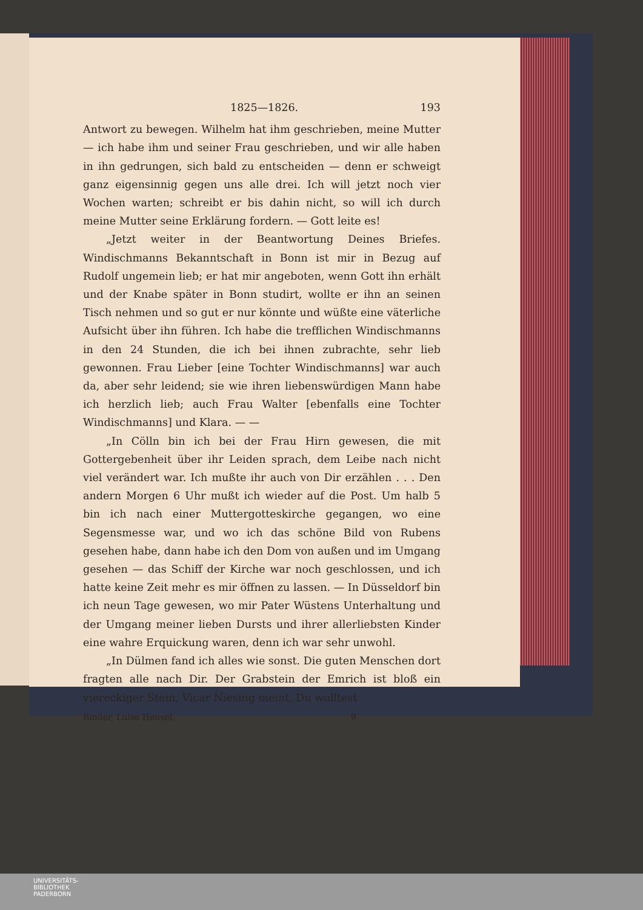1825—1826. 193
Antwort zu bewegen. Wilhelm hat ihm geschrieben, meine Mutter — ich habe ihm und seiner Frau geschrieben, und wir alle haben in ihn gedrungen, sich bald zu entscheiden — denn er schweigt ganz eigensinnig gegen uns alle drei. Ich will jetzt noch vier Wochen warten; schreibt er bis dahin nicht, so will ich durch meine Mutter seine Erklärung fordern. — Gott leite es!
„Jetzt weiter in der Beantwortung Deines Briefes. Windischmanns Bekanntschaft in Bonn ist mir in Bezug auf Rudolf ungemein lieb; er hat mir angeboten, wenn Gott ihn erhält und der Knabe später in Bonn studirt, wollte er ihn an seinen Tisch nehmen und so gut er nur könnte und wüßte eine väterliche Aufsicht über ihn führen. Ich habe die trefflichen Windischmanns in den 24 Stunden, die ich bei ihnen zubrachte, sehr lieb gewonnen. Frau Lieber [eine Tochter Windischmanns] war auch da, aber sehr leidend; sie wie ihren liebenswürdigen Mann habe ich herzlich lieb; auch Frau Walter [ebenfalls eine Tochter Windischmanns] und Klara. — —
„In Cölln bin ich bei der Frau Hirn gewesen, die mit Gottergebenheit über ihr Leiden sprach, dem Leibe nach nicht viel verändert war. Ich mußte ihr auch von Dir erzählen . . . Den andern Morgen 6 Uhr mußt ich wieder auf die Post. Um halb 5 bin ich nach einer Muttergotteskirche gegangen, wo eine Segensmesse war, und wo ich das schöne Bild von Rubens gesehen habe, dann habe ich den Dom von außen und im Umgang gesehen — das Schiff der Kirche war noch geschlossen, und ich hatte keine Zeit mehr es mir öffnen zu lassen. — In Düsseldorf bin ich neun Tage gewesen, wo mir Pater Wüstens Unterhaltung und der Umgang meiner lieben Dursts und ihrer allerliebsten Kinder eine wahre Erquickung waren, denn ich war sehr unwohl.
„In Dülmen fand ich alles wie sonst. Die guten Menschen dort fragten alle nach Dir. Der Grabstein der Emrich ist bloß ein viereckiger Stein, Vicar Niesing meint, Du wolltest
Binder, Luise Hensel. 9
UNIVERSITÄTS-
BIBLIOTHEK
PADERBORN